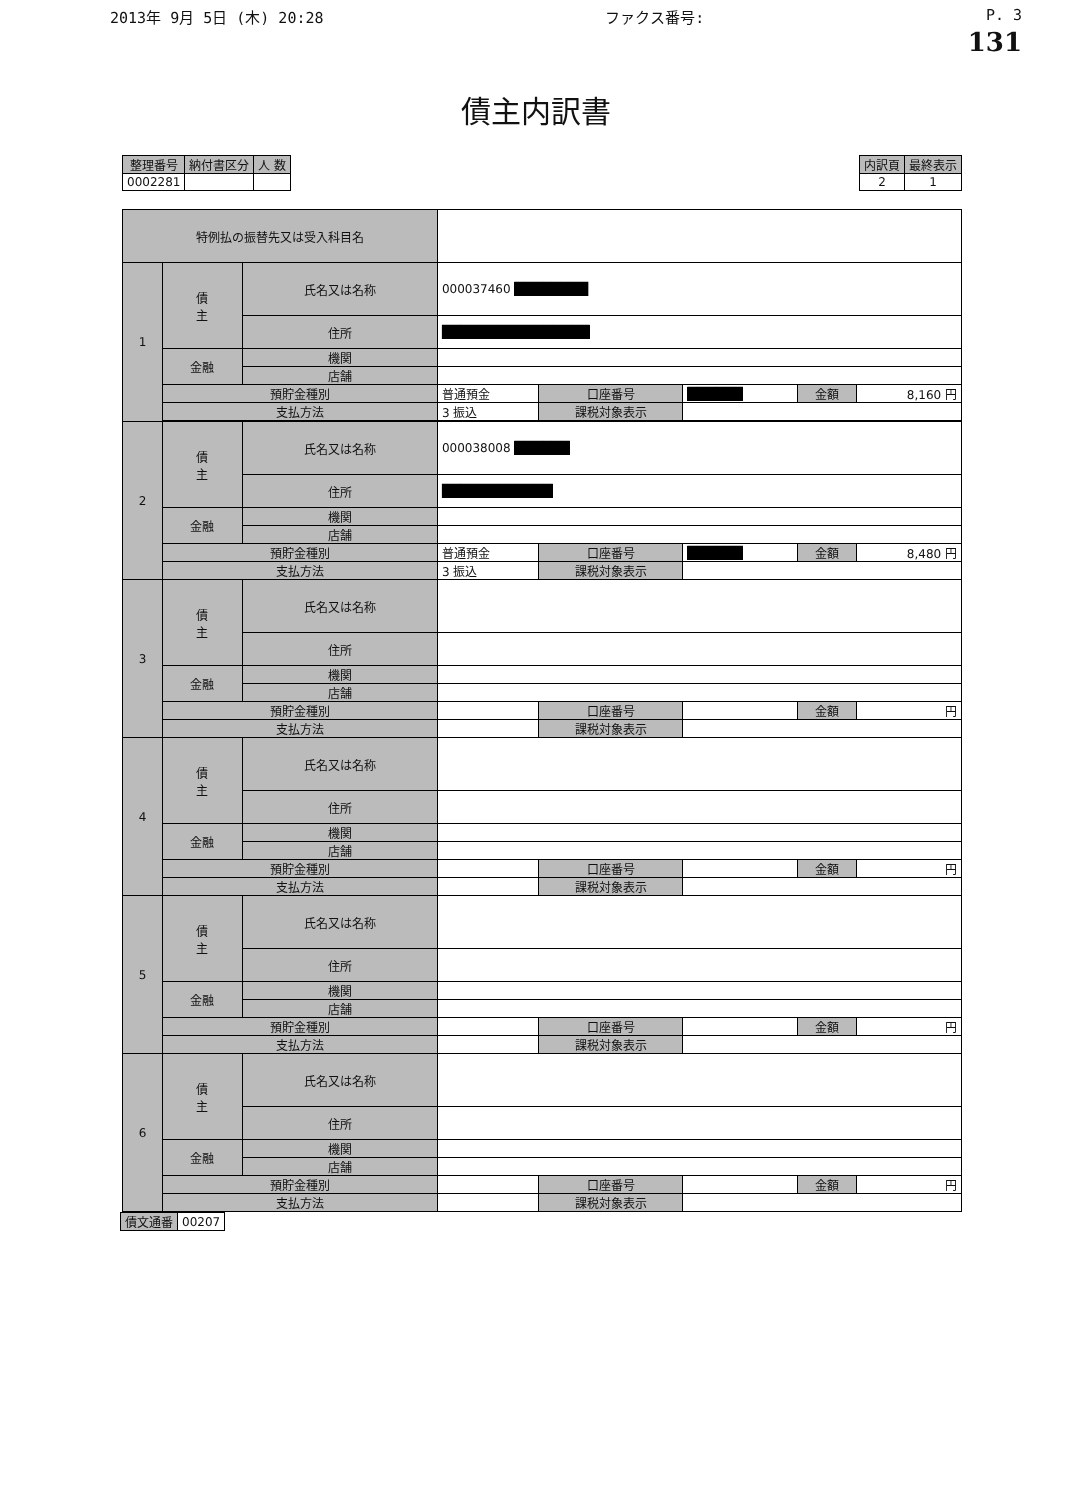2013年 9月 5日 (木) 20:28 ファクス番号: P. 3
131
債主内訳書
| 整理番号 | 納付書区分 | 人 数 |
| --- | --- | --- |
| 0002281 | | |
| 内訳頁 | 最終表示 |
| --- | --- |
| 2 | 1 |
| 特例払の振替先又は受入科目名 | | | | | | | |
| 1 | 債 主 | 氏名又は名称 | 000037460 ████████ | | | | |
| | | 住所 | ████████████████ | | | | |
| | 金融 | 機関 | | | | | |
| | | 店舗 | | | | | |
| | 預貯金種別 | | 普通預金 | 口座番号 | ██████ | 金額 | 8,160 円 |
| | 支払方法 | | 3 振込 | 課税対象表示 | | | |
| 2 | 債 主 | 氏名又は名称 | 000038008 ██████ | | | | |
| | | 住所 | ████████████ | | | | |
| | 金融 | 機関 | | | | | |
| | | 店舗 | | | | | |
| | 預貯金種別 | | 普通預金 | 口座番号 | ██████ | 金額 | 8,480 円 |
| | 支払方法 | | 3 振込 | 課税対象表示 | | | |
| 3 | 債 主 | 氏名又は名称 | | | | | |
| | | 住所 | | | | | |
| | 金融 | 機関 | | | | | |
| | | 店舗 | | | | | |
| | 預貯金種別 | | | 口座番号 | | 金額 | 円 |
| | 支払方法 | | | 課税対象表示 | | | |
| 4 | 債 主 | 氏名又は名称 | | | | | |
| | | 住所 | | | | | |
| | 金融 | 機関 | | | | | |
| | | 店舗 | | | | | |
| | 預貯金種別 | | | 口座番号 | | 金額 | 円 |
| | 支払方法 | | | 課税対象表示 | | | |
| 5 | 債 主 | 氏名又は名称 | | | | | |
| | | 住所 | | | | | |
| | 金融 | 機関 | | | | | |
| | | 店舗 | | | | | |
| | 預貯金種別 | | | 口座番号 | | 金額 | 円 |
| | 支払方法 | | | 課税対象表示 | | | |
| 6 | 債 主 | 氏名又は名称 | | | | | |
| | | 住所 | | | | | |
| | 金融 | 機関 | | | | | |
| | | 店舗 | | | | | |
| | 預貯金種別 | | | 口座番号 | | 金額 | 円 |
| | 支払方法 | | | 課税対象表示 | | | |
| 債文通番 | 00207 |